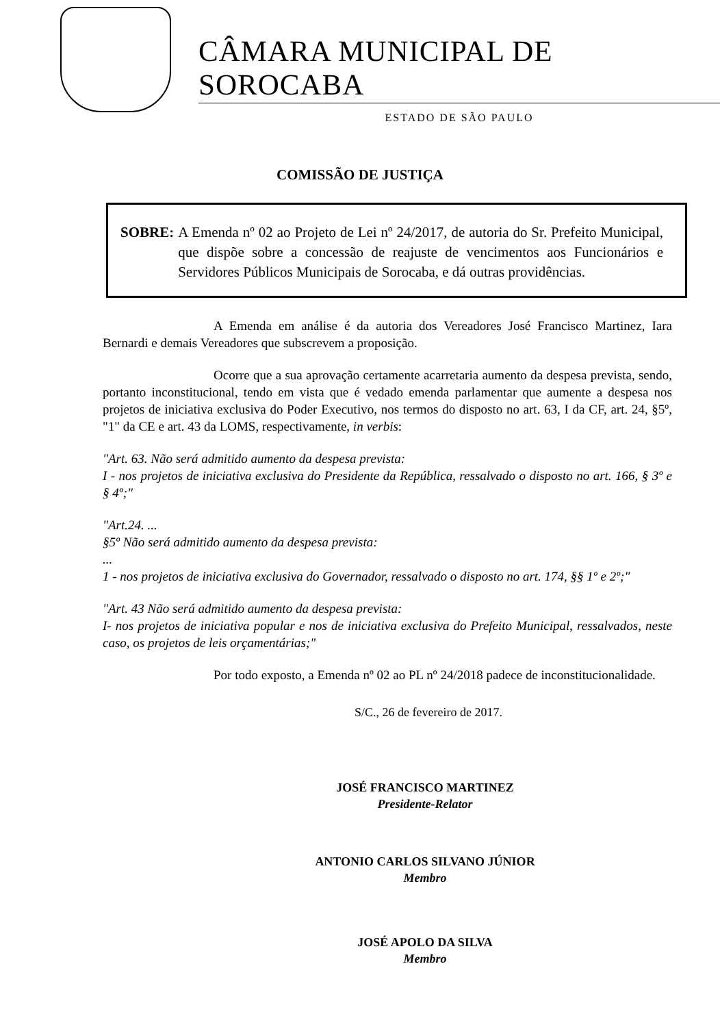CÂMARA MUNICIPAL DE SOROCABA
ESTADO DE SÃO PAULO
COMISSÃO DE JUSTIÇA
SOBRE: A Emenda nº 02 ao Projeto de Lei nº 24/2017, de autoria do Sr. Prefeito Municipal, que dispõe sobre a concessão de reajuste de vencimentos aos Funcionários e Servidores Públicos Municipais de Sorocaba, e dá outras providências.
A Emenda em análise é da autoria dos Vereadores José Francisco Martinez, Iara Bernardi e demais Vereadores que subscrevem a proposição.
Ocorre que a sua aprovação certamente acarretaria aumento da despesa prevista, sendo, portanto inconstitucional, tendo em vista que é vedado emenda parlamentar que aumente a despesa nos projetos de iniciativa exclusiva do Poder Executivo, nos termos do disposto no art. 63, I da CF, art. 24, §5º, "1" da CE e art. 43 da LOMS, respectivamente, in verbis:
"Art. 63. Não será admitido aumento da despesa prevista:
I - nos projetos de iniciativa exclusiva do Presidente da República, ressalvado o disposto no art. 166, § 3º e § 4º;"
"Art.24. ...
§5º Não será admitido aumento da despesa prevista:
...
1 - nos projetos de iniciativa exclusiva do Governador, ressalvado o disposto no art. 174, §§ 1º e 2º;"
"Art. 43 Não será admitido aumento da despesa prevista:
I- nos projetos de iniciativa popular e nos de iniciativa exclusiva do Prefeito Municipal, ressalvados, neste caso, os projetos de leis orçamentárias;"
Por todo exposto, a Emenda nº 02 ao PL nº 24/2018 padece de inconstitucionalidade.
S/C., 26 de fevereiro de 2017.
JOSÉ FRANCISCO MARTINEZ
Presidente-Relator
ANTONIO CARLOS SILVANO JÚNIOR
Membro
JOSÉ APOLO DA SILVA
Membro